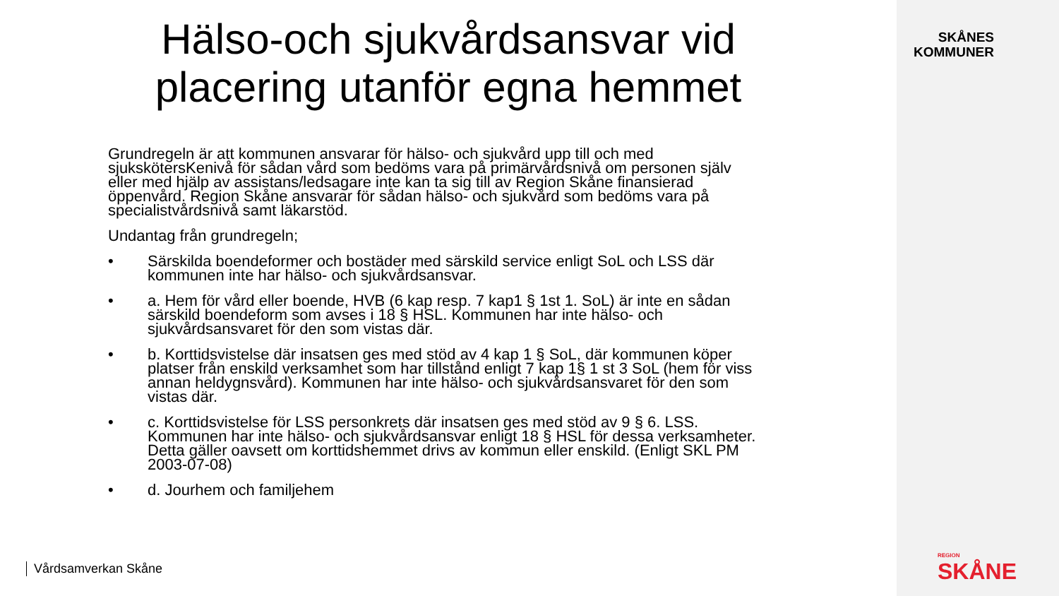Hälso-och sjukvårdsansvar vid
placering utanför egna hemmet
Grundregeln är att kommunen ansvarar för hälso- och sjukvård upp till och med sjukskötersKenivå för sådan vård som bedöms vara på primärvårdsnivå om personen själv eller med hjälp av assistans/ledsagare inte kan ta sig till av Region Skåne finansierad öppenvård. Region Skåne ansvarar för sådan hälso- och sjukvård som bedöms vara på specialistvårdsnivå samt läkarstöd.
Undantag från grundregeln;
• Särskilda boendeformer och bostäder med särskild service enligt SoL och LSS där kommunen inte har hälso- och sjukvårdsansvar.
• a. Hem för vård eller boende, HVB (6 kap resp. 7 kap1 § 1st 1. SoL) är inte en sådan särskild boendeform som avses i 18 § HSL. Kommunen har inte hälso- och sjukvårdsansvaret för den som vistas där.
• b. Korttidsvistelse där insatsen ges med stöd av 4 kap 1 § SoL, där kommunen köper platser från enskild verksamhet som har tillstånd enligt 7 kap 1§ 1 st 3 SoL (hem för viss annan heldygnsvård). Kommunen har inte hälso- och sjukvårdsansvaret för den som vistas där.
• c. Korttidsvistelse för LSS personkrets där insatsen ges med stöd av 9 § 6. LSS. Kommunen har inte hälso- och sjukvårdsansvar enligt 18 § HSL för dessa verksamheter. Detta gäller oavsett om korttidshemmet drivs av kommun eller enskild. (Enligt SKL PM 2003-07-08)
• d. Jourhem och familjehem
Vårdsamverkan Skåne
SKÅNES
KOMMUNER
REGION
SKÅNE